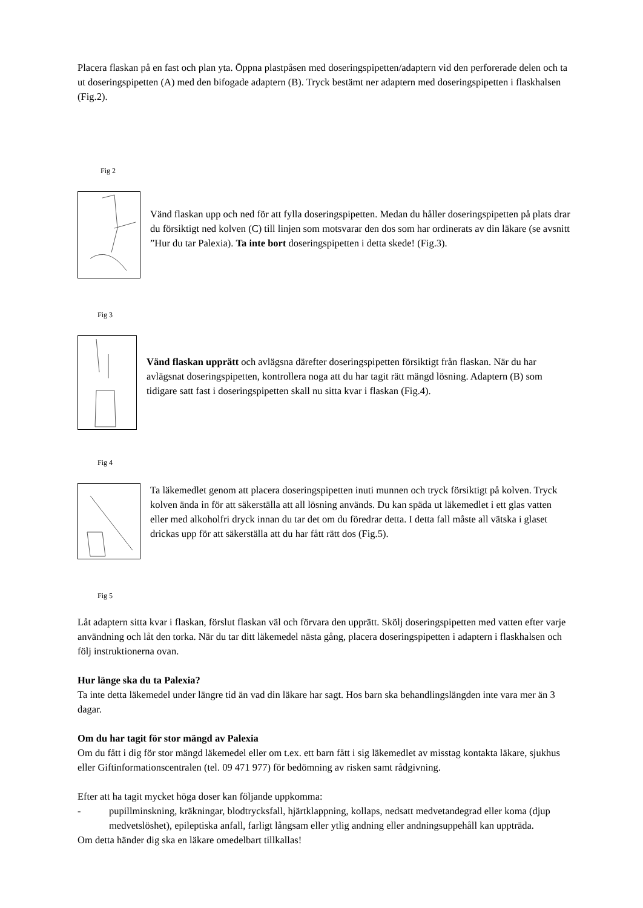Placera flaskan på en fast och plan yta. Öppna plastpåsen med doseringspipetten/adaptern vid den perforerade delen och ta ut doseringspipetten (A) med den bifogade adaptern (B). Tryck bestämt ner adaptern med doseringspipetten i flaskhalsen (Fig.2).
Fig 2
Vänd flaskan upp och ned för att fylla doseringspipetten. Medan du håller doseringspipetten på plats drar du försiktigt ned kolven (C) till linjen som motsvarar den dos som har ordinerats av din läkare (se avsnitt ”Hur du tar Palexia). Ta inte bort doseringspipetten i detta skede! (Fig.3).
Fig 3
​Vänd flaskan upprätt och avlägsna därefter doseringspipetten försiktigt från flaskan. När du har avlägsnat doseringspipetten, kontrollera noga att du har tagit rätt mängd lösning. Adaptern (B) som tidigare satt fast i doseringspipetten skall nu sitta kvar i flaskan (Fig.4).
Fig 4
Ta läkemedlet genom att placera doseringspipetten inuti munnen och tryck försiktigt på kolven. Tryck kolven ända in för att säkerställa att all lösning används. Du kan späda ut läkemedlet i ett glas vatten eller med alkoholfri dryck innan du tar det om du föredrar detta. I detta fall måste all vätska i glaset drickas upp för att säkerställa att du har fått rätt dos (Fig.5).
Fig 5
Låt adaptern sitta kvar i flaskan, förslut flaskan väl och förvara den upprätt. Skölj doseringspipetten med vatten efter varje användning och låt den torka. När du tar ditt läkemedel nästa gång, placera doseringspipetten i adaptern i flaskhalsen och följ instruktionerna ovan.
Hur länge ska du ta Palexia?
Ta inte detta läkemedel under längre tid än vad din läkare har sagt. Hos barn ska behandlingslängden inte vara mer än 3 dagar.
Om du har tagit för stor mängd av Palexia
Om du fått i dig för stor mängd läkemedel eller om t.ex. ett barn fått i sig läkemedlet av misstag kontakta läkare, sjukhus eller Giftinformationscentralen (tel. 09 471 977) för bedömning av risken samt rådgivning.
Efter att ha tagit mycket höga doser kan följande uppkomma:
- pupillminskning, kräkningar, blodtrycksfall, hjärtklappning, kollaps, nedsatt medvetandegrad eller koma (djup medvetslöshet), epileptiska anfall, farligt långsam eller ytlig andning eller andningsuppehåll kan uppträda.
Om detta händer dig ska en läkare omedelbart tillkallas!